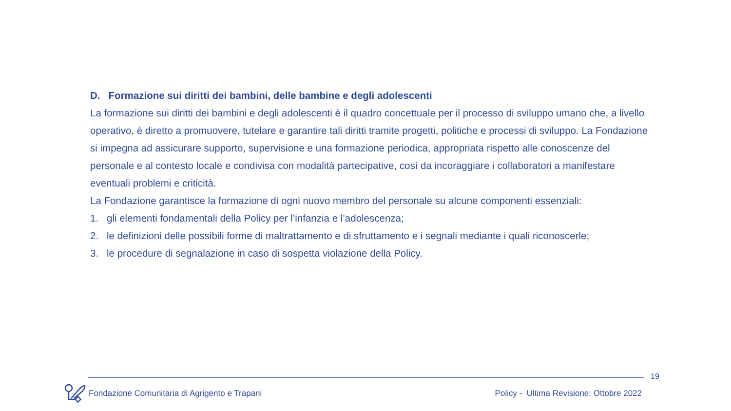D. Formazione sui diritti dei bambini, delle bambine e degli adolescenti
La formazione sui diritti dei bambini e degli adolescenti è il quadro concettuale per il processo di sviluppo umano che, a livello operativo, è diretto a promuovere, tutelare e garantire tali diritti tramite progetti, politiche e processi di sviluppo. La Fondazione si impegna ad assicurare supporto, supervisione e una formazione periodica, appropriata rispetto alle conoscenze del personale e al contesto locale e condivisa con modalità partecipative, così da incoraggiare i collaboratori a manifestare eventuali problemi e criticità.
La Fondazione garantisce la formazione di ogni nuovo membro del personale su alcune componenti essenziali:
1. gli elementi fondamentali della Policy per l’infanzia e l’adolescenza;
2. le definizioni delle possibili forme di maltrattamento e di sfruttamento e i segnali mediante i quali riconoscerle;
3. le procedure di segnalazione in caso di sospetta violazione della Policy.
19
Fondazione Comunitaria di Agrigento e Trapani
Policy - Ultima Revisione: Ottobre 2022